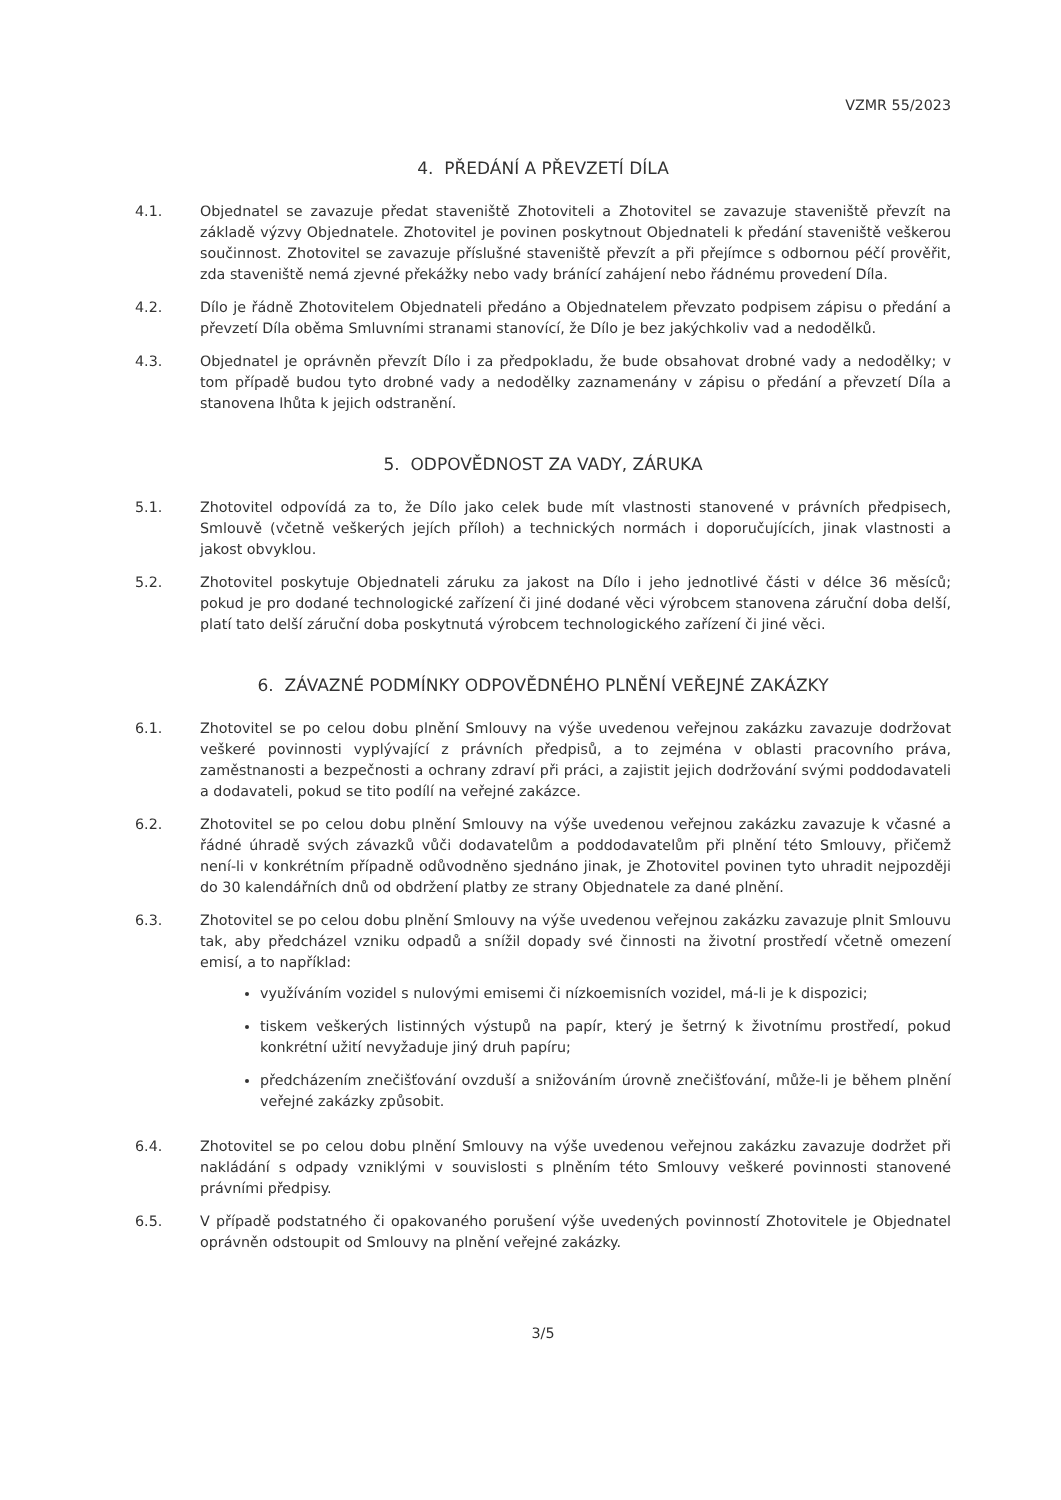VZMR 55/2023
4. PŘEDÁNÍ A PŘEVZETÍ DÍLA
4.1. Objednatel se zavazuje předat staveniště Zhotoviteli a Zhotovitel se zavazuje staveniště převzít na základě výzvy Objednatele. Zhotovitel je povinen poskytnout Objednateli k předání staveniště veškerou součinnost. Zhotovitel se zavazuje příslušné staveniště převzít a při přejímce s odbornou péčí prověřit, zda staveniště nemá zjevné překážky nebo vady bránící zahájení nebo řádnému provedení Díla.
4.2. Dílo je řádně Zhotovitelem Objednateli předáno a Objednatelem převzato podpisem zápisu o předání a převzetí Díla oběma Smluvními stranami stanovící, že Dílo je bez jakýchkoliv vad a nedodělků.
4.3. Objednatel je oprávněn převzít Dílo i za předpokladu, že bude obsahovat drobné vady a nedodělky; v tom případě budou tyto drobné vady a nedodělky zaznamenány v zápisu o předání a převzetí Díla a stanovena lhůta k jejich odstranění.
5. ODPOVĚDNOST ZA VADY, ZÁRUKA
5.1. Zhotovitel odpovídá za to, že Dílo jako celek bude mít vlastnosti stanovené v právních předpisech, Smlouvě (včetně veškerých jejích příloh) a technických normách i doporučujících, jinak vlastnosti a jakost obvyklou.
5.2. Zhotovitel poskytuje Objednateli záruku za jakost na Dílo i jeho jednotlivé části v délce 36 měsíců; pokud je pro dodané technologické zařízení či jiné dodané věci výrobcem stanovena záruční doba delší, platí tato delší záruční doba poskytnutá výrobcem technologického zařízení či jiné věci.
6. ZÁVAZNÉ PODMÍNKY ODPOVĚDNÉHO PLNĚNÍ VEŘEJNÉ ZAKÁZKY
6.1. Zhotovitel se po celou dobu plnění Smlouvy na výše uvedenou veřejnou zakázku zavazuje dodržovat veškeré povinnosti vyplývající z právních předpisů, a to zejména v oblasti pracovního práva, zaměstnanosti a bezpečnosti a ochrany zdraví při práci, a zajistit jejich dodržování svými poddodavateli a dodavateli, pokud se tito podílí na veřejné zakázce.
6.2. Zhotovitel se po celou dobu plnění Smlouvy na výše uvedenou veřejnou zakázku zavazuje k včasné a řádné úhradě svých závazků vůči dodavatelům a poddodavatelům při plnění této Smlouvy, přičemž není-li v konkrétním případně odůvodněno sjednáno jinak, je Zhotovitel povinen tyto uhradit nejpozději do 30 kalendářních dnů od obdržení platby ze strany Objednatele za dané plnění.
6.3. Zhotovitel se po celou dobu plnění Smlouvy na výše uvedenou veřejnou zakázku zavazuje plnit Smlouvu tak, aby předcházel vzniku odpadů a snížil dopady své činnosti na životní prostředí včetně omezení emisí, a to například:
využíváním vozidel s nulovými emisemi či nízkoemisních vozidel, má-li je k dispozici;
tiskem veškerých listinných výstupů na papír, který je šetrný k životnímu prostředí, pokud konkrétní užití nevyžaduje jiný druh papíru;
předcházením znečišťování ovzduší a snižováním úrovně znečišťování, může-li je během plnění veřejné zakázky způsobit.
6.4. Zhotovitel se po celou dobu plnění Smlouvy na výše uvedenou veřejnou zakázku zavazuje dodržet při nakládání s odpady vzniklými v souvislosti s plněním této Smlouvy veškeré povinnosti stanovené právními předpisy.
6.5. V případě podstatného či opakovaného porušení výše uvedených povinností Zhotovitele je Objednatel oprávněn odstoupit od Smlouvy na plnění veřejné zakázky.
3/5